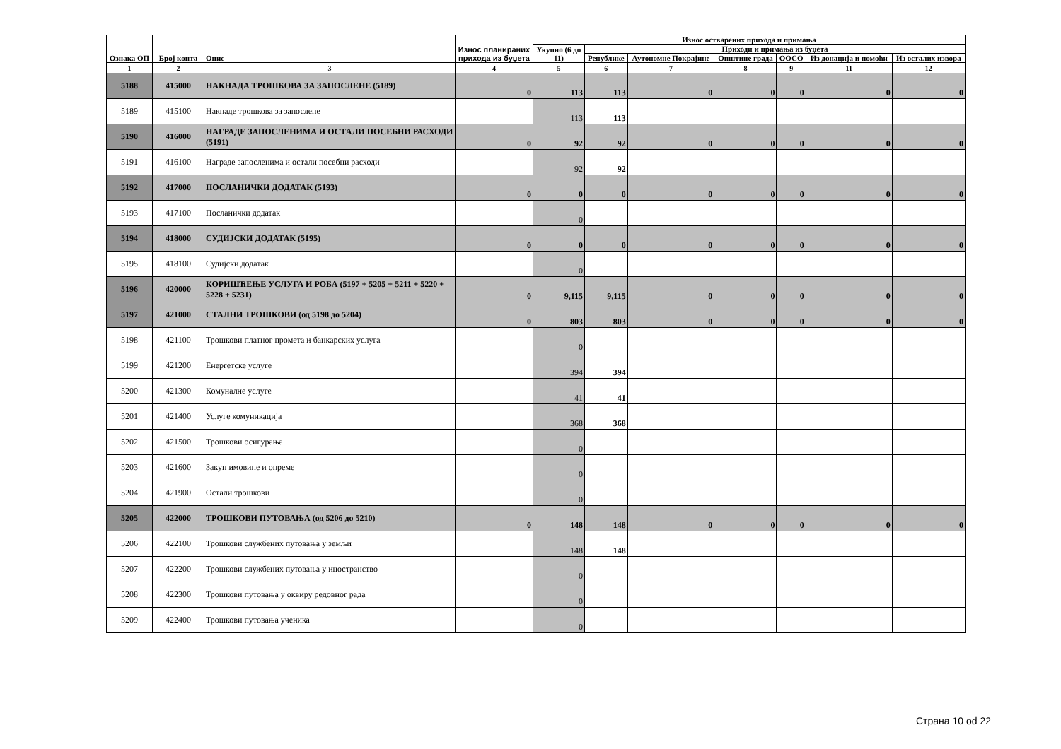| Ознака ОП | Број конта | Опис | Износ планираних прихода из буџета | Износ остварених прихода и примања | | | | | | |
| --- | --- | --- | --- | --- | --- | --- | --- | --- | --- | --- |
| | | | | Укупно (6 до 11) | Приходи и примања из буџета | | | | | |
| | | | | | Републике | Аутономне Покрајине | Општине града | ООСО | Из донација и помоћи | Из осталих извора |
| 1 | 2 | 3 | 4 | 5 | 6 | 7 | 8 | 9 | 11 | 12 |
| 5188 | 415000 | НАКНАДА ТРОШКОВА ЗА ЗАПОСЛЕНЕ (5189) | 0 | 113 | 113 | 0 | 0 | 0 | 0 | 0 |
| 5189 | 415100 | Накнаде трошкова за запослене | | 113 | 113 | | | | | |
| 5190 | 416000 | НАГРАДЕ ЗАПОСЛЕНИМА И ОСТАЛИ ПОСЕБНИ РАСХОДИ (5191) | 0 | 92 | 92 | 0 | 0 | 0 | 0 | 0 |
| 5191 | 416100 | Награде запосленима и остали посебни расходи | | 92 | 92 | | | | | |
| 5192 | 417000 | ПОСЛАНИЧКИ ДОДАТАК (5193) | 0 | 0 | 0 | 0 | 0 | 0 | 0 | 0 |
| 5193 | 417100 | Посланички додатак | | 0 | | | | | | |
| 5194 | 418000 | СУДИЈСКИ ДОДАТАК (5195) | 0 | 0 | 0 | 0 | 0 | 0 | 0 | 0 |
| 5195 | 418100 | Судијски додатак | | 0 | | | | | | |
| 5196 | 420000 | КОРИШЋЕЊЕ УСЛУГА И РОБА (5197 + 5205 + 5211 + 5220 + 5228 + 5231) | 0 | 9,115 | 9,115 | 0 | 0 | 0 | 0 | 0 |
| 5197 | 421000 | СТАЛНИ ТРОШКОВИ (од 5198 до 5204) | 0 | 803 | 803 | 0 | 0 | 0 | 0 | 0 |
| 5198 | 421100 | Трошкови платног промета и банкарских услуга | | 0 | | | | | | |
| 5199 | 421200 | Енергетске услуге | | 394 | 394 | | | | | |
| 5200 | 421300 | Комуналне услуге | | 41 | 41 | | | | | |
| 5201 | 421400 | Услуге комуникација | | 368 | 368 | | | | | |
| 5202 | 421500 | Трошкови осигурања | | 0 | | | | | | |
| 5203 | 421600 | Закуп имовине и опреме | | 0 | | | | | | |
| 5204 | 421900 | Остали трошкови | | 0 | | | | | | |
| 5205 | 422000 | ТРОШКОВИ ПУТОВАЊА (од 5206 до 5210) | 0 | 148 | 148 | 0 | 0 | 0 | 0 | 0 |
| 5206 | 422100 | Трошкови службених путовања у земљи | | 148 | 148 | | | | | |
| 5207 | 422200 | Трошкови службених путовања у иностранство | | 0 | | | | | | |
| 5208 | 422300 | Трошкови путовања у оквиру редовног рада | | 0 | | | | | | |
| 5209 | 422400 | Трошкови путовања ученика | | 0 | | | | | | |
Страна 10 od 22